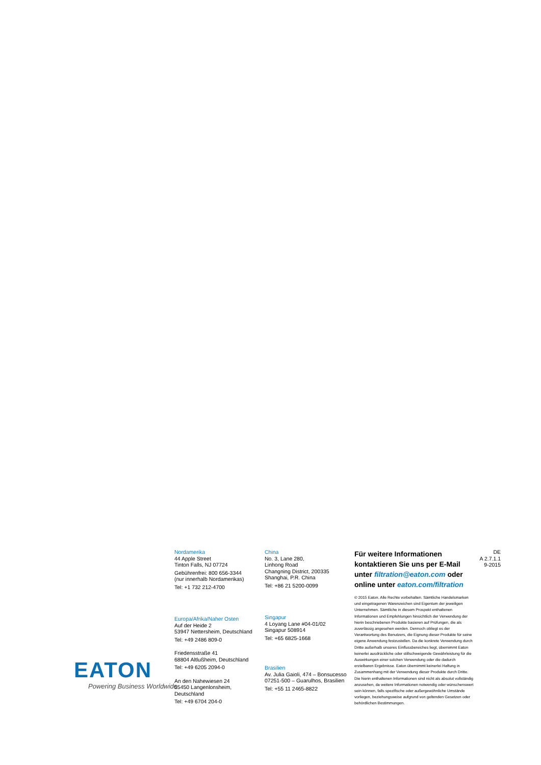Nordamerika
44 Apple Street
Tinton Falls, NJ 07724
Gebührenfrei: 800 656-3344
(nur innerhalb Nordamerikas)
Tel: +1 732 212-4700
Europa/Afrika/Naher Osten
Auf der Heide 2
53947 Nettersheim, Deutschland
Tel: +49 2486 809-0
Friedensstraße 41
68804 Altlußheim, Deutschland
Tel: +49 6205 2094-0
An den Nahewiesen 24
55450 Langenlonsheim, Deutschland
Tel: +49 6704 204-0
China
No. 3, Lane 280,
Linhong Road
Changning District, 200335
Shanghai, P.R. China
Tel: +86 21 5200-0099
Singapur
4 Loyang Lane #04-01/02
Singapur 508914
Tel: +65 6825-1668
Brasilien
Av. Julia Gaioli, 474 – Bonsucesso
07251-500 – Guarulhos, Brasilien
Tel: +55 11 2465-8822
Für weitere Informationen kontaktieren Sie uns per E-Mail unter filtration@eaton.com oder online unter eaton.com/filtration
© 2015 Eaton. Alle Rechte vorbehalten. Sämtliche Handelsmarken und eingetragenen Warenzeichen sind Eigentum der jeweiligen Unternehmen. Sämtliche in diesem Prospekt enthaltenen Informationen und Empfehlungen hinsichtlich der Verwendung der hierin beschriebenen Produkte basieren auf Prüfungen, die als zuverlässig angesehen werden. Dennoch obliegt es der Verantwortung des Benutzers, die Eignung dieser Produkte für seine eigene Anwendung festzustellen. Da die konkrete Verwendung durch Dritte außerhalb unseres Einflussbereiches liegt, übernimmt Eaton keinerlei ausdrückliche oder stillschweigende Gewährleistung für die Auswirkungen einer solchen Verwendung oder die dadurch erzielbaren Ergebnisse. Eaton übernimmt keinerlei Haftung in Zusammenhang mit der Verwendung dieser Produkte durch Dritte. Die hierin enthaltenen Informationen sind nicht als absolut vollständig anzusehen, da weitere Informationen notwendig oder wünschenswert sein können, falls spezifische oder außergewöhnliche Umstände vorliegen, beziehungsweise aufgrund von geltenden Gesetzen oder behördlichen Bestimmungen.
DE
A 2.7.1.1
9-2015
EATON
Powering Business Worldwide